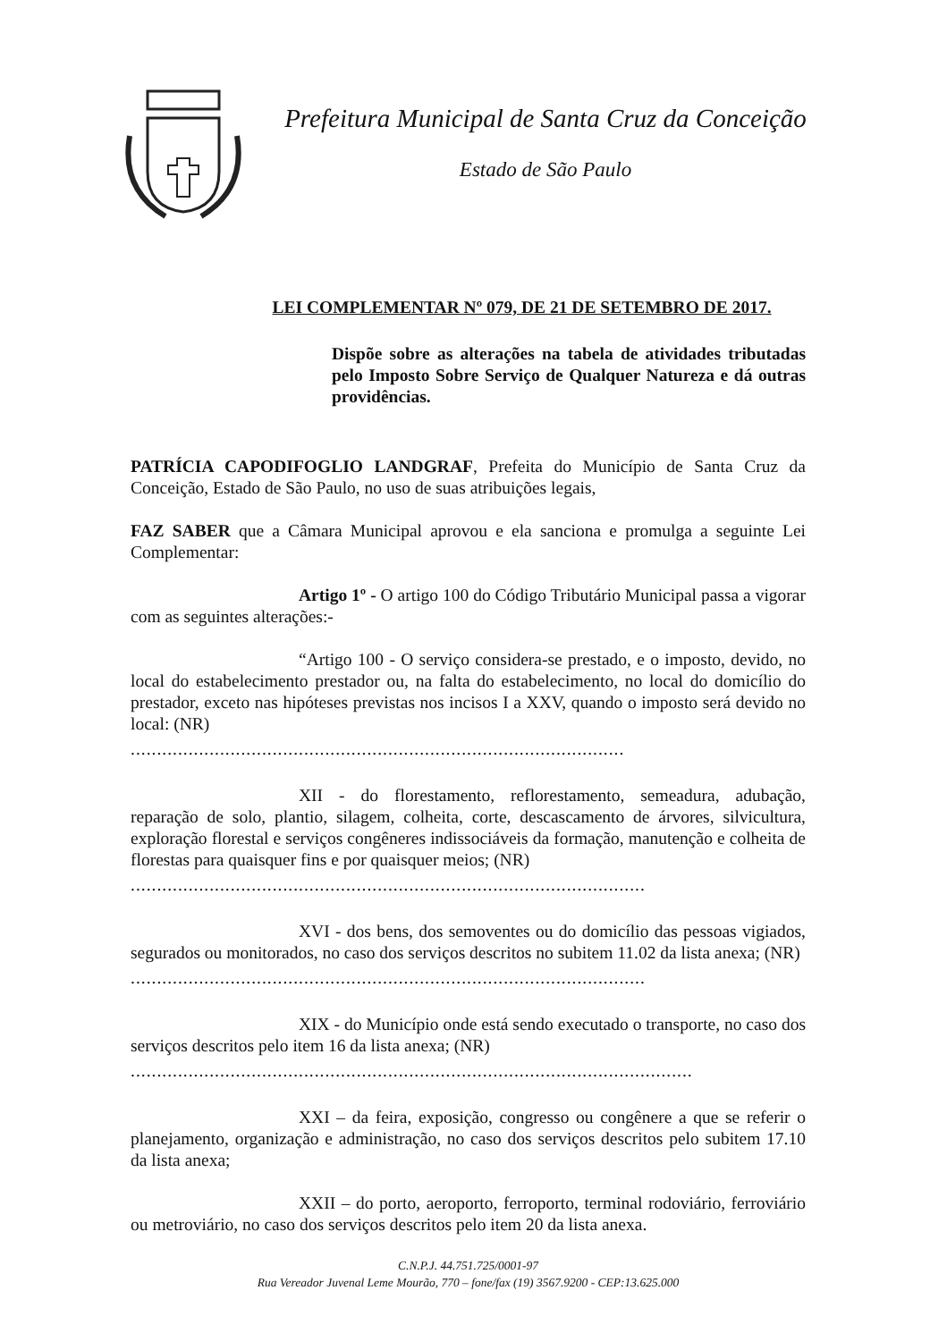Prefeitura Municipal de Santa Cruz da Conceição
Estado de São Paulo
LEI COMPLEMENTAR Nº 079, DE 21 DE SETEMBRO DE 2017.
Dispõe sobre as alterações na tabela de atividades tributadas pelo Imposto Sobre Serviço de Qualquer Natureza e dá outras providências.
PATRÍCIA CAPODIFOGLIO LANDGRAF, Prefeita do Município de Santa Cruz da Conceição, Estado de São Paulo, no uso de suas atribuições legais,
FAZ SABER que a Câmara Municipal aprovou e ela sanciona e promulga a seguinte Lei Complementar:
Artigo 1º - O artigo 100 do Código Tributário Municipal passa a vigorar com as seguintes alterações:-
“Artigo 100 - O serviço considera-se prestado, e o imposto, devido, no local do estabelecimento prestador ou, na falta do estabelecimento, no local do domicílio do prestador, exceto nas hipóteses previstas nos incisos I a XXV, quando o imposto será devido no local: (NR)
..............................................................................................
XII - do florestamento, reflorestamento, semeadura, adubação, reparação de solo, plantio, silagem, colheita, corte, descascamento de árvores, silvicultura, exploração florestal e serviços congêneres indissociáveis da formação, manutenção e colheita de florestas para quaisquer fins e por quaisquer meios; (NR)
..................................................................................................
XVI - dos bens, dos semoventes ou do domicílio das pessoas vigiados, segurados ou monitorados, no caso dos serviços descritos no subitem 11.02 da lista anexa; (NR)
..................................................................................................
XIX - do Município onde está sendo executado o transporte, no caso dos serviços descritos pelo item 16 da lista anexa; (NR)
...........................................................................................................
XXI – da feira, exposição, congresso ou congênere a que se referir o planejamento, organização e administração, no caso dos serviços descritos pelo subitem 17.10 da lista anexa;
XXII – do porto, aeroporto, ferroporto, terminal rodoviário, ferroviário ou metroviário, no caso dos serviços descritos pelo item 20 da lista anexa.
C.N.P.J. 44.751.725/0001-97
Rua Vereador Juvenal Leme Mourão, 770 – fone/fax (19) 3567.9200 - CEP:13.625.000